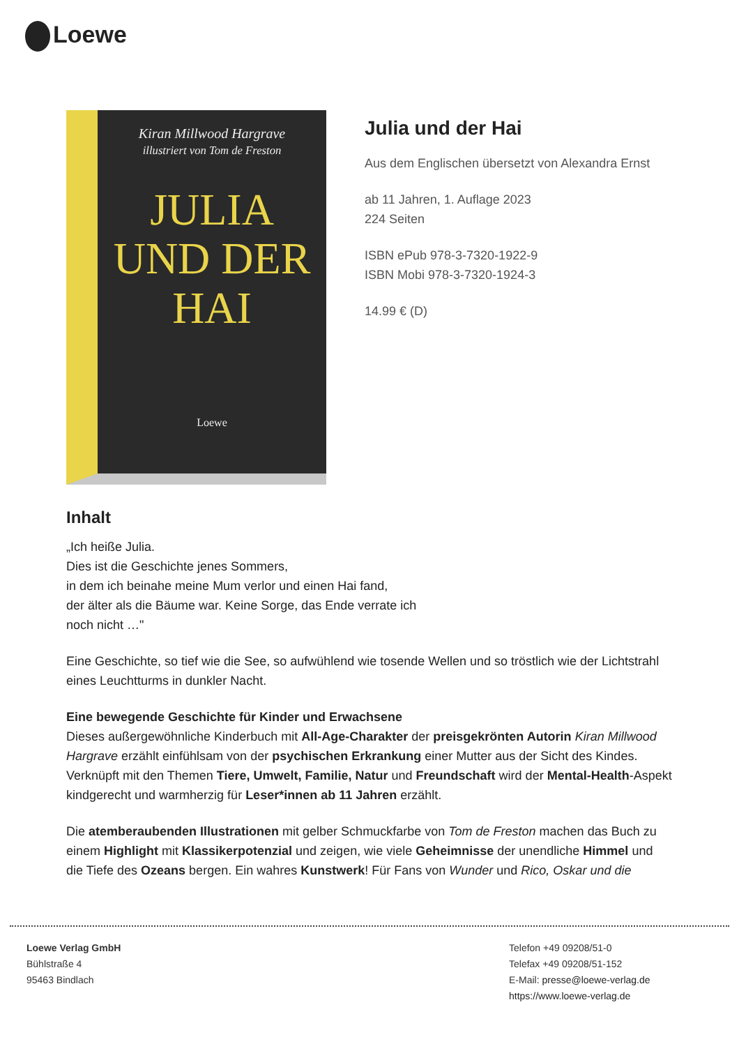Loewe
Kiran Millwood Hargrave
illustriert von Tom de Freston
JULIA
UND DER
HAI
Loewe
Julia und der Hai
Aus dem Englischen übersetzt von Alexandra Ernst
ab 11 Jahren, 1. Auflage 2023
224 Seiten
ISBN ePub 978-3-7320-1922-9
ISBN Mobi 978-3-7320-1924-3
14.99 € (D)
Inhalt
„Ich heiße Julia.
Dies ist die Geschichte jenes Sommers,
in dem ich beinahe meine Mum verlor und einen Hai fand,
der älter als die Bäume war. Keine Sorge, das Ende verrate ich
noch nicht …"
Eine Geschichte, so tief wie die See, so aufwühlend wie tosende Wellen und so tröstlich wie der Lichtstrahl eines Leuchtturms in dunkler Nacht.
Eine bewegende Geschichte für Kinder und Erwachsene
Dieses außergewöhnliche Kinderbuch mit All-Age-Charakter der preisgekrönten Autorin Kiran Millwood Hargrave erzählt einfühlsam von der psychischen Erkrankung einer Mutter aus der Sicht des Kindes. Verknüpft mit den Themen Tiere, Umwelt, Familie, Natur und Freundschaft wird der Mental-Health-Aspekt kindgerecht und warmherzig für Leser*innen ab 11 Jahren erzählt.
Die atemberaubenden Illustrationen mit gelber Schmuckfarbe von Tom de Freston machen das Buch zu einem Highlight mit Klassikerpotenzial und zeigen, wie viele Geheimnisse der unendliche Himmel und die Tiefe des Ozeans bergen. Ein wahres Kunstwerk! Für Fans von Wunder und Rico, Oskar und die
Loewe Verlag GmbH
Bühlstraße 4
95463 Bindlach
Telefon +49 09208/51-0
Telefax +49 09208/51-152
E-Mail: presse@loewe-verlag.de
https://www.loewe-verlag.de